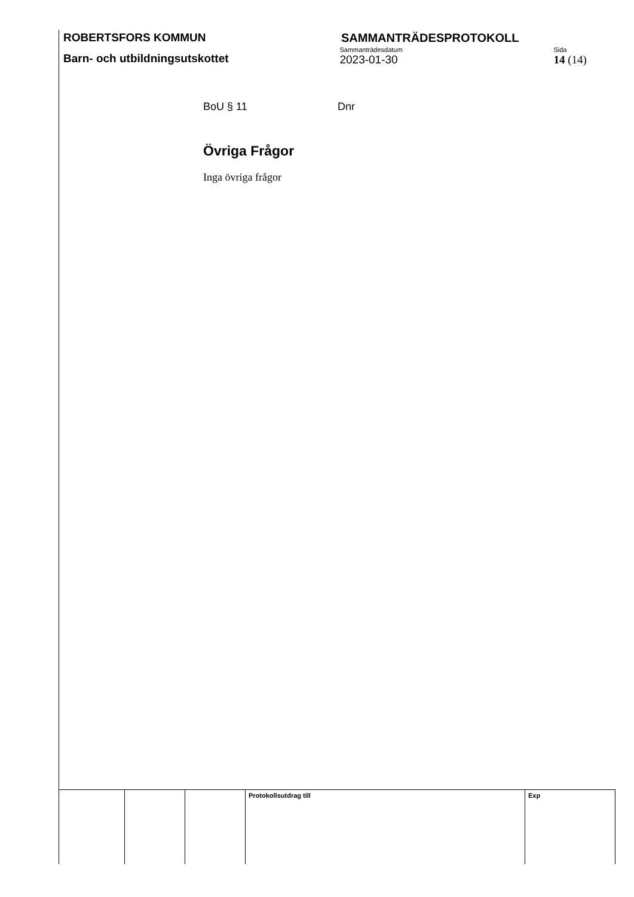ROBERTSFORS KOMMUN SAMMANTRÄDESPROTOKOLL
Barn- och utbildningsutskottet
Sammanträdesdatum
2023-01-30
Sida
14 (14)
BoU § 11 Dnr
Övriga Frågor
Inga övriga frågor
| | | | Protokollsutdrag till | Exp |